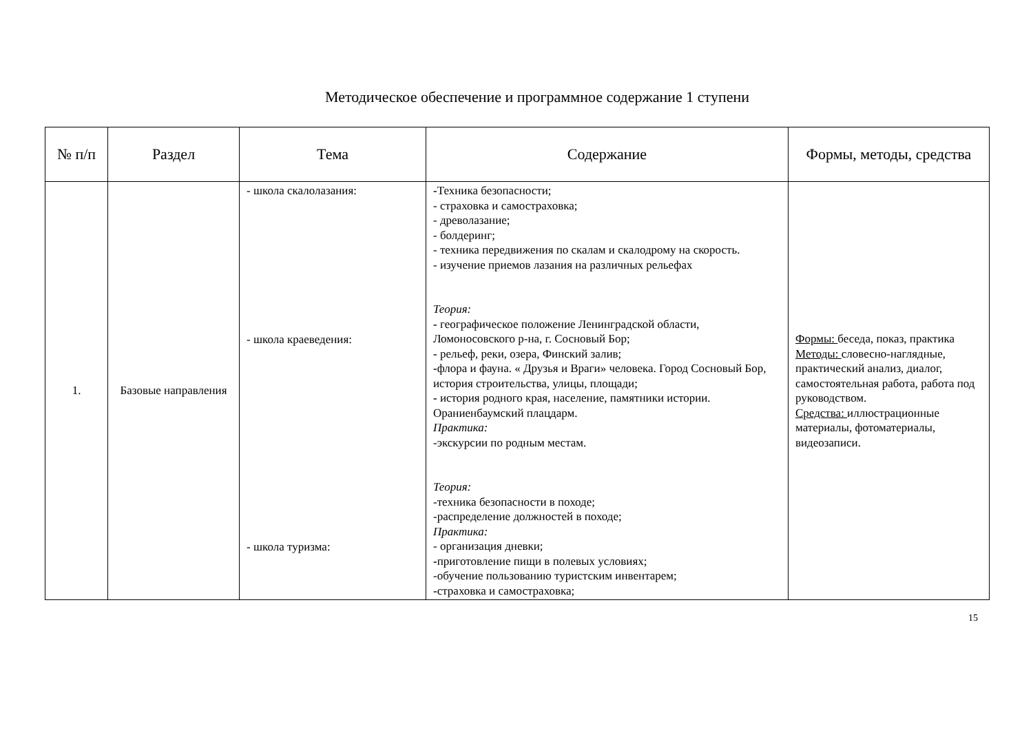Методическое обеспечение и программное содержание 1 ступени
| № п/п | Раздел | Тема | Содержание | Формы, методы, средства |
| --- | --- | --- | --- | --- |
| 1. | Базовые направления | - школа скалолазания: - школа краеведения: - школа туризма: | - Техника безопасности; - страховка и самостраховка; - древолазание; - болдеринг; - техника передвижения по скалам и скалодрому на скорость. - изучение приемов лазания на различных рельефах Теория: - географическое положение Ленинградской области, Ломоносовского р-на, г. Сосновый Бор; - рельеф, реки, озера, Финский залив; - флора и фауна. « Друзья и Враги» человека. Город Сосновый Бор, история строительства, улицы, площади; - история родного края, население, памятники истории. Ораниенбаумский плацдарм. Практика: -экскурсии по родным местам. Теория: -техника безопасности в походе; -распределение должностей в походе; Практика: - организация дневки; - приготовление пищи в полевых условиях; -обучение пользованию туристским инвентарем; - страховка и самостраховка; | Формы: беседа, показ, практика Методы: словесно-наглядные, практический анализ, диалог, самостоятельная работа, работа под руководством. Средства: иллюстрационные материалы, фотоматериалы, видеозаписи. |
15